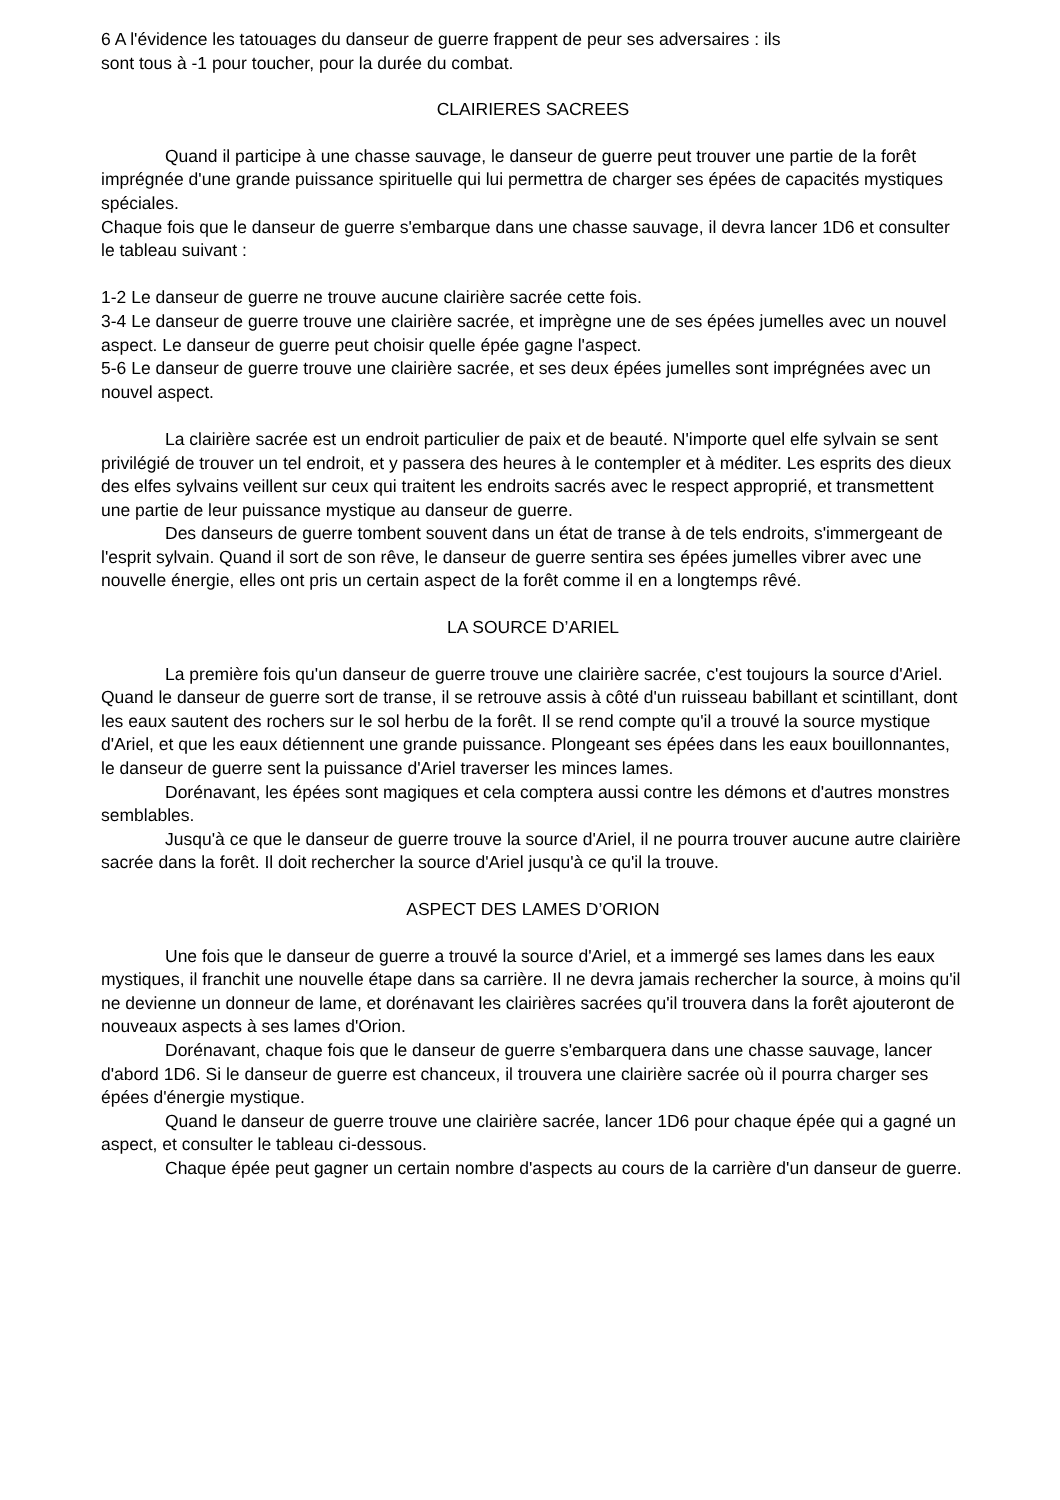6 A l'évidence les tatouages du danseur de guerre frappent de peur ses adversaires : ils
sont tous à -1 pour toucher, pour la durée du combat.
CLAIRIERES SACREES
Quand il participe à une chasse sauvage, le danseur de guerre peut trouver une partie de la forêt imprégnée d'une grande puissance spirituelle qui lui permettra de charger ses épées de capacités mystiques spéciales.
Chaque fois que le danseur de guerre s'embarque dans une chasse sauvage, il devra lancer 1D6 et consulter le tableau suivant :
1-2 Le danseur de guerre ne trouve aucune clairière sacrée cette fois.
3-4 Le danseur de guerre trouve une clairière sacrée, et imprègne une de ses épées jumelles avec un nouvel aspect. Le danseur de guerre peut choisir quelle épée gagne l'aspect.
5-6 Le danseur de guerre trouve une clairière sacrée, et ses deux épées jumelles sont imprégnées avec un nouvel aspect.
La clairière sacrée est un endroit particulier de paix et de beauté. N'importe quel elfe sylvain se sent privilégié de trouver un tel endroit, et y passera des heures à le contempler et à méditer. Les esprits des dieux des elfes sylvains veillent sur ceux qui traitent les endroits sacrés avec le respect approprié, et transmettent une partie de leur puissance mystique au danseur de guerre.
Des danseurs de guerre tombent souvent dans un état de transe à de tels endroits, s'immergeant de l'esprit sylvain. Quand il sort de son rêve, le danseur de guerre sentira ses épées jumelles vibrer avec une nouvelle énergie, elles ont pris un certain aspect de la forêt comme il en a longtemps rêvé.
LA SOURCE D’ARIEL
La première fois qu'un danseur de guerre trouve une clairière sacrée, c'est toujours la source d'Ariel. Quand le danseur de guerre sort de transe, il se retrouve assis à côté d'un ruisseau babillant et scintillant, dont les eaux sautent des rochers sur le sol herbu de la forêt. Il se rend compte qu'il a trouvé la source mystique d'Ariel, et que les eaux détiennent une grande puissance. Plongeant ses épées dans les eaux bouillonnantes, le danseur de guerre sent la puissance d'Ariel traverser les minces lames.
Dorénavant, les épées sont magiques et cela comptera aussi contre les démons et d'autres monstres semblables.
Jusqu'à ce que le danseur de guerre trouve la source d'Ariel, il ne pourra trouver aucune autre clairière sacrée dans la forêt. Il doit rechercher la source d'Ariel jusqu'à ce qu'il la trouve.
ASPECT DES LAMES D’ORION
Une fois que le danseur de guerre a trouvé la source d'Ariel, et a immergé ses lames dans les eaux mystiques, il franchit une nouvelle étape dans sa carrière. Il ne devra jamais rechercher la source, à moins qu'il ne devienne un donneur de lame, et dorénavant les clairières sacrées qu'il trouvera dans la forêt ajouteront de nouveaux aspects à ses lames d'Orion.
Dorénavant, chaque fois que le danseur de guerre s'embarquera dans une chasse sauvage, lancer d'abord 1D6. Si le danseur de guerre est chanceux, il trouvera une clairière sacrée où il pourra charger ses épées d'énergie mystique.
Quand le danseur de guerre trouve une clairière sacrée, lancer 1D6 pour chaque épée qui a gagné un aspect, et consulter le tableau ci-dessous.
Chaque épée peut gagner un certain nombre d'aspects au cours de la carrière d'un danseur de guerre.